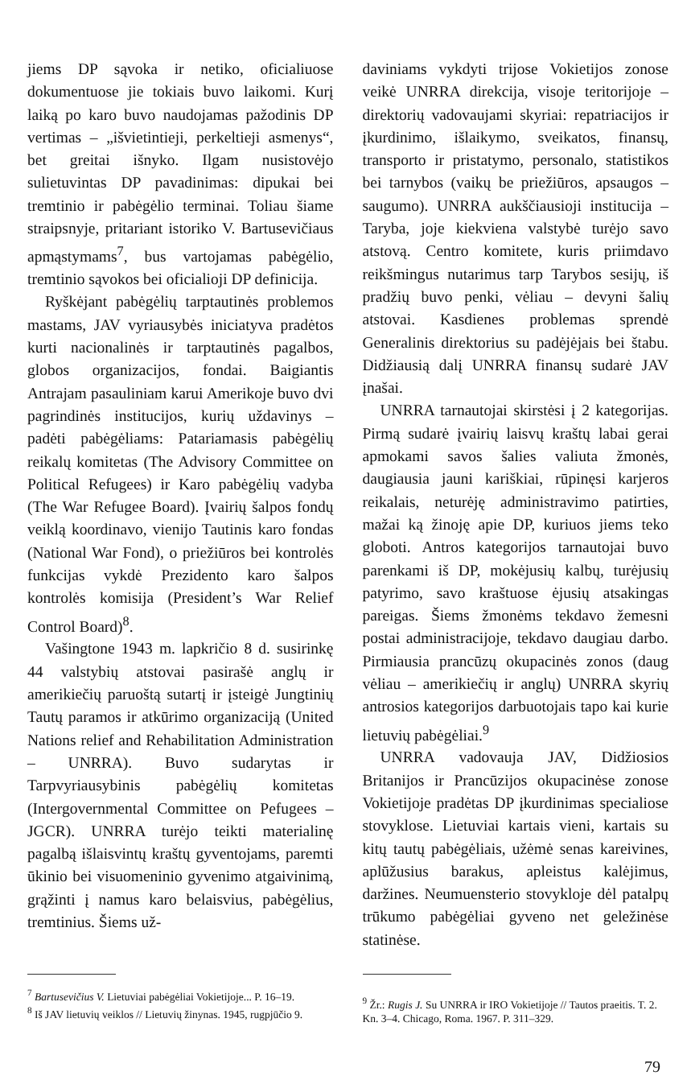jiems DP sąvoka ir netiko, oficialiuose dokumentuose jie tokiais buvo laikomi. Kurį laiką po karo buvo naudojamas pažodinis DP vertimas – „išvietintieji, perkeltieji asmenys“, bet greitai išnyko. Ilgam nusistovėjo sulietuvintas DP pavadinimas: dipukai bei tremtinio ir pabėgėlio terminai. Toliau šiame straipsnyje, pritariant istoriko V. Bartusevičiaus apmąstymams<sup>7</sup>, bus vartojamas pabėgėlio, tremtinio sąvokos bei oficialioji DP definicija.
Ryškėjant pabėgėlių tarptautinės problemos mastams, JAV vyriausybės iniciatyva pradėtos kurti nacionalinės ir tarptautinės pagalbos, globos organizacijos, fondai. Baigiantis Antrajam pasauliniam karui Amerikoje buvo dvi pagrindinės institucijos, kurių uždavinys – padėti pabėgėliams: Patariamasis pabėgėlių reikalų komitetas (The Advisory Committee on Political Refugees) ir Karo pabėgėlių vadyba (The War Refugee Board). Įvairių šalpos fondų veiklą koordinavo, vienijo Tautinis karo fondas (National War Fond), o priežiūros bei kontrolės funkcijas vykdė Prezidento karo šalpos kontrolės komisija (President’s War Relief Control Board)<sup>8</sup>.
Vašingtone 1943 m. lapkričio 8 d. susirinkę 44 valstybių atstovai pasirašė anglų ir amerikiečių paruoštą sutartį ir įsteigė Jungtinių Tautų paramos ir atkūrimo organizaciją (United Nations relief and Rehabilitation Administration – UNRRA). Buvo sudarytas ir Tarpvyriausybinis pabėgėlių komitetas (Intergovernmental Committee on Pefugees – JGCR). UNRRA turėjo teikti materialinę pagalbą išlaisvintų kraštų gyventojams, paremti ūkinio bei visuomeninio gyvenimo atgaivinimą, grąžinti į namus karo belaisvius, pabėgėlius, tremtinius. Šiems už-
daviniams vykdyti trijose Vokietijos zonose veikė UNRRA direkcija, visoje teritorijoje – direktorių vadovaujami skyriai: repatriacijos ir įkurdinimo, išlaikymo, sveikatos, finansų, transporto ir pristatymo, personalo, statistikos bei tarnybos (vaikų be priežiūros, apsaugos – saugumo). UNRRA aukščiausioji institucija – Taryba, joje kiekviena valstybė turėjo savo atstovą. Centro komitete, kuris priimdavo reikšmingus nutarimus tarp Tarybos sesijų, iš pradžių buvo penki, vėliau – devyni šalių atstovai. Kasdienes problemas sprendė Generalinis direktorius su padėjėjais bei štabu. Didžiausią dalį UNRRA finansų sudarė JAV įnašai.
UNRRA tarnautojai skirstėsi į 2 kategorijas. Pirmą sudarė įvairių laisvų kraštų labai gerai apmokami savos šalies valiuta žmonės, daugiausia jauni kariškiai, rūpinęsi karjeros reikalais, neturėję administravimo patirties, mažai ką žinoję apie DP, kuriuos jiems teko globoti. Antros kategorijos tarnautojai buvo parenkami iš DP, mokėjusių kalbų, turėjusių patyrimo, savo kraštuose ėjusių atsakingas pareigas. Šiems žmonėms tekdavo žemesni postai administracijoje, tekdavo daugiau darbo. Pirmiausia prancūzų okupacinės zonos (daug vėliau – amerikiečių ir anglų) UNRRA skyrių antrosios kategorijos darbuotojais tapo kai kurie lietuvių pabėgėliai.<sup>9</sup>
UNRRA vadovauja JAV, Didžiosios Britanijos ir Prancūzijos okupacinėse zonose Vokietijoje pradėtas DP įkurdinimas specialiose stovyklose. Lietuviai kartais vieni, kartais su kitų tautų pabėgėliais, užėmė senas kareivines, aplūžusius barakus, apleistus kalėjimus, daržines. Neumuensterio stovykloje dėl patalpų trūkumo pabėgėliai gyveno net geležinėse statinėse.
<sup>7</sup> Bartusevičius V. Lietuviai pabėgėliai Vokietijoje... P. 16–19.
<sup>8</sup> Iš JAV lietuvių veiklos // Lietuvių žinynas. 1945, rugpjūčio 9.
<sup>9</sup> Žr.: Rugis J. Su UNRRA ir IRO Vokietijoje // Tautos praeitis. T. 2. Kn. 3–4. Chicago, Roma. 1967. P. 311–329.
79